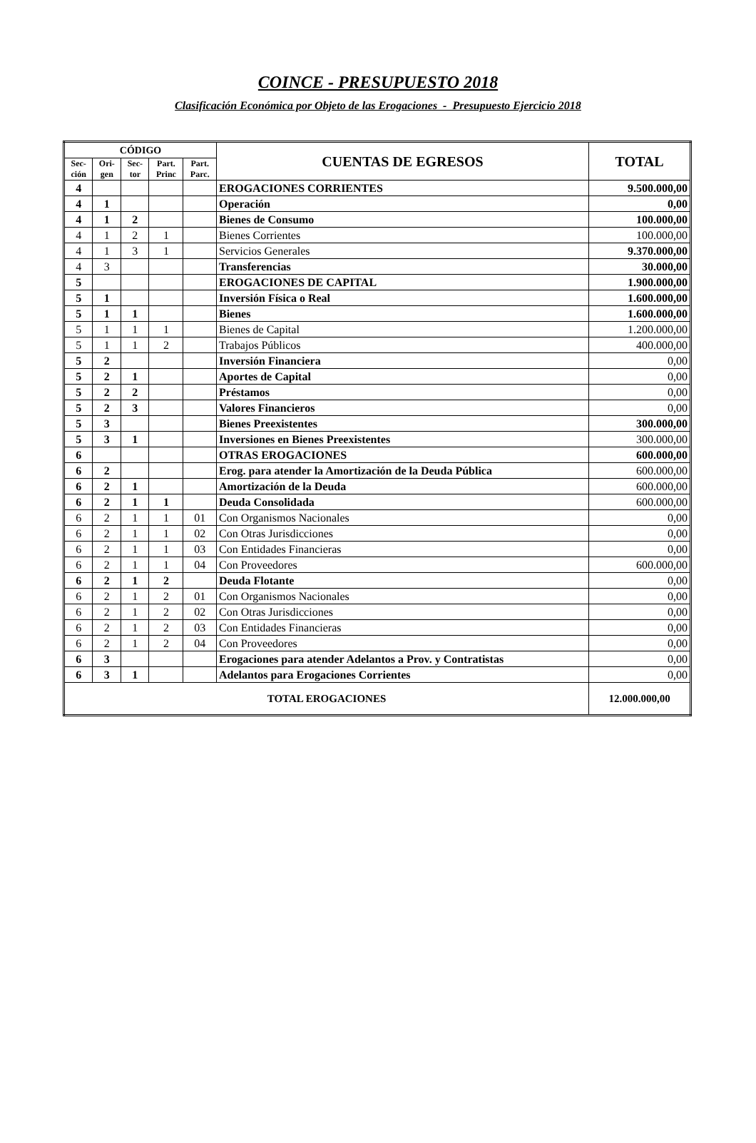COINCE - PRESUPUESTO 2018
Clasificación Económica por Objeto de las Erogaciones - Presupuesto Ejercicio 2018
| CÓDIGO | | | | | CUENTAS DE EGRESOS | TOTAL |
| --- | --- | --- | --- | --- | --- | --- |
| Sec- ción | Ori- gen | Sec- tor | Part. Princ | Part. Parc. | | |
| 4 | | | | | EROGACIONES CORRIENTES | 9.500.000,00 |
| 4 | 1 | | | | Operación | 0,00 |
| 4 | 1 | 2 | | | Bienes de Consumo | 100.000,00 |
| 4 | 1 | 2 | 1 | | Bienes Corrientes | 100.000,00 |
| 4 | 1 | 3 | 1 | | Servicios Generales | 9.370.000,00 |
| 4 | 3 | | | | Transferencias | 30.000,00 |
| 5 | | | | | EROGACIONES DE CAPITAL | 1.900.000,00 |
| 5 | 1 | | | | Inversión Física o Real | 1.600.000,00 |
| 5 | 1 | 1 | | | Bienes | 1.600.000,00 |
| 5 | 1 | 1 | 1 | | Bienes de Capital | 1.200.000,00 |
| 5 | 1 | 1 | 2 | | Trabajos Públicos | 400.000,00 |
| 5 | 2 | | | | Inversión Financiera | 0,00 |
| 5 | 2 | 1 | | | Aportes de Capital | 0,00 |
| 5 | 2 | 2 | | | Préstamos | 0,00 |
| 5 | 2 | 3 | | | Valores Financieros | 0,00 |
| 5 | 3 | | | | Bienes Preexistentes | 300.000,00 |
| 5 | 3 | 1 | | | Inversiones en Bienes Preexistentes | 300.000,00 |
| 6 | | | | | OTRAS EROGACIONES | 600.000,00 |
| 6 | 2 | | | | Erog. para atender la Amortización de la Deuda Pública | 600.000,00 |
| 6 | 2 | 1 | | | Amortización de la Deuda | 600.000,00 |
| 6 | 2 | 1 | 1 | | Deuda Consolidada | 600.000,00 |
| 6 | 2 | 1 | 1 | 01 | Con Organismos Nacionales | 0,00 |
| 6 | 2 | 1 | 1 | 02 | Con Otras Jurisdicciones | 0,00 |
| 6 | 2 | 1 | 1 | 03 | Con Entidades Financieras | 0,00 |
| 6 | 2 | 1 | 1 | 04 | Con Proveedores | 600.000,00 |
| 6 | 2 | 1 | 2 | | Deuda Flotante | 0,00 |
| 6 | 2 | 1 | 2 | 01 | Con Organismos Nacionales | 0,00 |
| 6 | 2 | 1 | 2 | 02 | Con Otras Jurisdicciones | 0,00 |
| 6 | 2 | 1 | 2 | 03 | Con Entidades Financieras | 0,00 |
| 6 | 2 | 1 | 2 | 04 | Con Proveedores | 0,00 |
| 6 | 3 | | | | Erogaciones para atender Adelantos a Prov. y Contratistas | 0,00 |
| 6 | 3 | 1 | | | Adelantos para Erogaciones Corrientes | 0,00 |
| TOTAL EROGACIONES | | | | | | 12.000.000,00 |